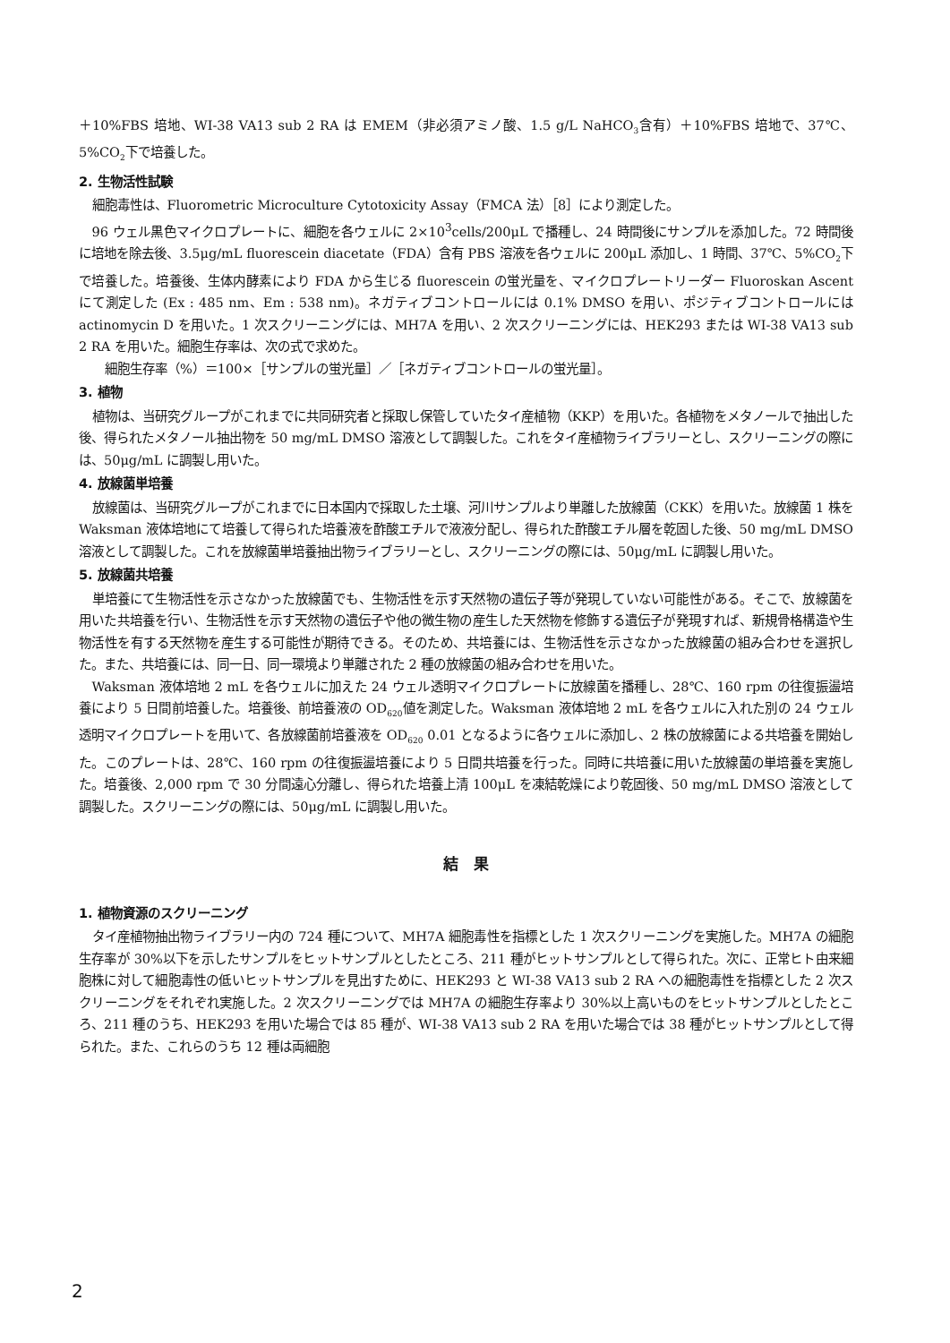＋10%FBS 培地、WI-38 VA13 sub 2 RA は EMEM（非必須アミノ酸、1.5 g/L NaHCO<sub>3</sub>含有）＋10%FBS 培地で、37℃、5%CO<sub>2</sub>下で培養した。
2. 生物活性試験
細胞毒性は、Fluorometric Microculture Cytotoxicity Assay（FMCA 法）［8］により測定した。
96 ウェル黒色マイクロプレートに、細胞を各ウェルに 2×10<sup>3</sup>cells/200μL で播種し、24 時間後にサンプルを添加した。72 時間後に培地を除去後、3.5μg/mL fluorescein diacetate（FDA）含有 PBS 溶液を各ウェルに 200μL 添加し、1 時間、37℃、5%CO<sub>2</sub>下で培養した。培養後、生体内酵素により FDA から生じる fluorescein の蛍光量を、マイクロプレートリーダー Fluoroskan Ascent にて測定した (Ex : 485 nm、Em : 538 nm)。ネガティブコントロールには 0.1% DMSO を用い、ポジティブコントロールには actinomycin D を用いた。1 次スクリーニングには、MH7A を用い、2 次スクリーニングには、HEK293 または WI-38 VA13 sub 2 RA を用いた。細胞生存率は、次の式で求めた。
細胞生存率（%）＝100×［サンプルの蛍光量］／［ネガティブコントロールの蛍光量］。
3. 植物
植物は、当研究グループがこれまでに共同研究者と採取し保管していたタイ産植物（KKP）を用いた。各植物をメタノールで抽出した後、得られたメタノール抽出物を 50 mg/mL DMSO 溶液として調製した。これをタイ産植物ライブラリーとし、スクリーニングの際には、50μg/mL に調製し用いた。
4. 放線菌単培養
放線菌は、当研究グループがこれまでに日本国内で採取した土壌、河川サンプルより単離した放線菌（CKK）を用いた。放線菌 1 株を Waksman 液体培地にて培養して得られた培養液を酢酸エチルで液液分配し、得られた酢酸エチル層を乾固した後、50 mg/mL DMSO 溶液として調製した。これを放線菌単培養抽出物ライブラリーとし、スクリーニングの際には、50μg/mL に調製し用いた。
5. 放線菌共培養
単培養にて生物活性を示さなかった放線菌でも、生物活性を示す天然物の遺伝子等が発現していない可能性がある。そこで、放線菌を用いた共培養を行い、生物活性を示す天然物の遺伝子や他の微生物の産生した天然物を修飾する遺伝子が発現すれば、新規骨格構造や生物活性を有する天然物を産生する可能性が期待できる。そのため、共培養には、生物活性を示さなかった放線菌の組み合わせを選択した。また、共培養には、同一日、同一環境より単離された 2 種の放線菌の組み合わせを用いた。
Waksman 液体培地 2 mL を各ウェルに加えた 24 ウェル透明マイクロプレートに放線菌を播種し、28℃、160 rpm の往復振盪培養により 5 日間前培養した。培養後、前培養液の OD<sub>620</sub>値を測定した。Waksman 液体培地 2 mL を各ウェルに入れた別の 24 ウェル透明マイクロプレートを用いて、各放線菌前培養液を OD<sub>620</sub> 0.01 となるように各ウェルに添加し、2 株の放線菌による共培養を開始した。このプレートは、28℃、160 rpm の往復振盪培養により 5 日間共培養を行った。同時に共培養に用いた放線菌の単培養を実施した。培養後、2,000 rpm で 30 分間遠心分離し、得られた培養上清 100μL を凍結乾燥により乾固後、50 mg/mL DMSO 溶液として調製した。スクリーニングの際には、50μg/mL に調製し用いた。
結　果
1. 植物資源のスクリーニング
タイ産植物抽出物ライブラリー内の 724 種について、MH7A 細胞毒性を指標とした 1 次スクリーニングを実施した。MH7A の細胞生存率が 30%以下を示したサンプルをヒットサンプルとしたところ、211 種がヒットサンプルとして得られた。次に、正常ヒト由来細胞株に対して細胞毒性の低いヒットサンプルを見出すために、HEK293 と WI-38 VA13 sub 2 RA への細胞毒性を指標とした 2 次スクリーニングをそれぞれ実施した。2 次スクリーニングでは MH7A の細胞生存率より 30%以上高いものをヒットサンプルとしたところ、211 種のうち、HEK293 を用いた場合では 85 種が、WI-38 VA13 sub 2 RA を用いた場合では 38 種がヒットサンプルとして得られた。また、これらのうち 12 種は両細胞
2